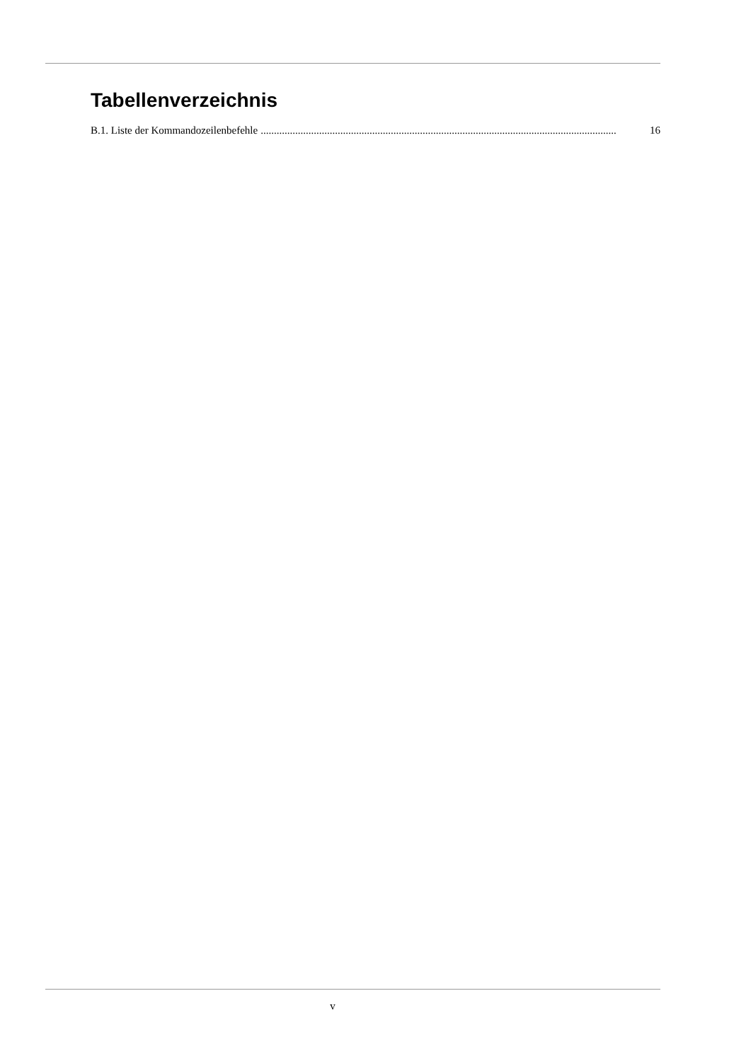Tabellenverzeichnis
B.1. Liste der Kommandozeilenbefehle...................................................................................................................................... 16
v